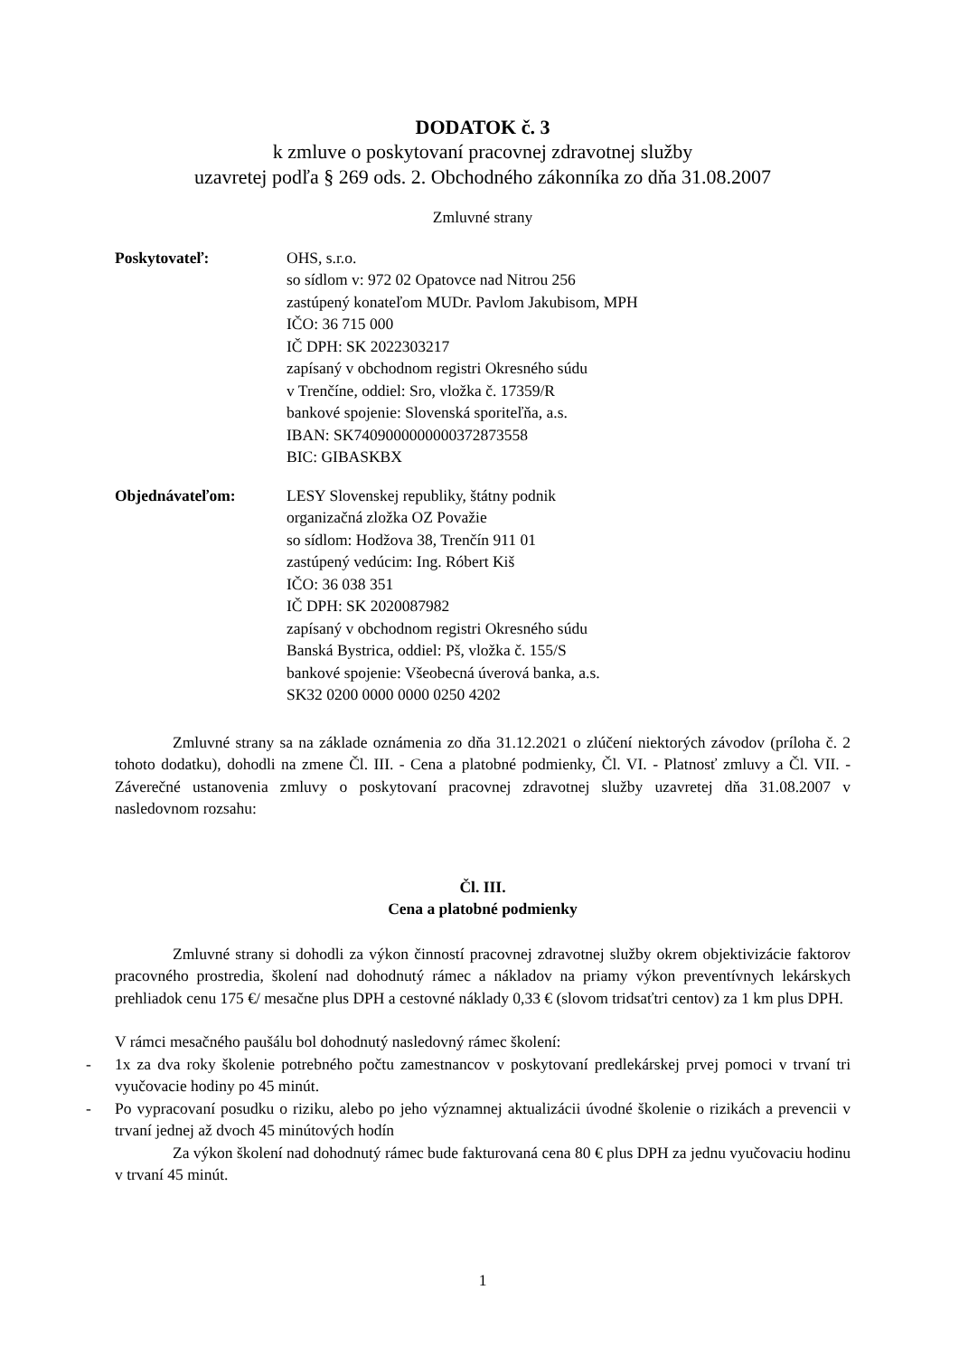DODATOK č. 3
k zmluve o poskytovaní pracovnej zdravotnej služby
uzavretej podľa § 269 ods. 2. Obchodného zákonníka zo dňa 31.08.2007
Zmluvné strany
Poskytovateľ: OHS, s.r.o.
so sídlom v: 972 02 Opatovce nad Nitrou 256
zastúpený konateľom MUDr. Pavlom Jakubisom, MPH
IČO: 36 715 000
IČ DPH: SK 2022303217
zapísaný v obchodnom registri Okresného súdu
v Trenčíne, oddiel: Sro, vložka č. 17359/R
bankové spojenie: Slovenská sporiteľňa, a.s.
IBAN: SK7409000000000372873558
BIC: GIBASKBX
Objednávateľom: LESY Slovenskej republiky, štátny podnik
organizačná zložka OZ Považie
so sídlom: Hodžova 38, Trenčín 911 01
zastúpený vedúcim: Ing. Róbert Kiš
IČO: 36 038 351
IČ DPH: SK 2020087982
zapísaný v obchodnom registri Okresného súdu
Banská Bystrica, oddiel: Pš, vložka č. 155/S
bankové spojenie: Všeobecná úverová banka, a.s.
SK32 0200 0000 0000 0250 4202
Zmluvné strany sa na základe oznámenia zo dňa 31.12.2021 o zlúčení niektorých závodov (príloha č. 2 tohoto dodatku), dohodli na zmene Čl. III. - Cena a platobné podmienky, Čl. VI. - Platnosť zmluvy a Čl. VII. - Záverečné ustanovenia zmluvy o poskytovaní pracovnej zdravotnej služby uzavretej dňa 31.08.2007 v nasledovnom rozsahu:
Čl. III.
Cena a platobné podmienky
Zmluvné strany si dohodli za výkon činností pracovnej zdravotnej služby okrem objektivizácie faktorov pracovného prostredia, školení nad dohodnutý rámec a nákladov na priamy výkon preventívnych lekárskych prehliadok cenu 175 €/ mesačne plus DPH a cestovné náklady 0,33 € (slovom tridsaťtri centov) za 1 km plus DPH.
V rámci mesačného paušálu bol dohodnutý nasledovný rámec školení:
- 1x za dva roky školenie potrebného počtu zamestnancov v poskytovaní predlekárskej prvej pomoci v trvaní tri vyučovacie hodiny po 45 minút.
- Po vypracovaní posudku o riziku, alebo po jeho významnej aktualizácii úvodné školenie o rizikách a prevencii v trvaní jednej až dvoch 45 minútových hodín
Za výkon školení nad dohodnutý rámec bude fakturovaná cena 80 € plus DPH za jednu vyučovaciu hodinu v trvaní 45 minút.
1